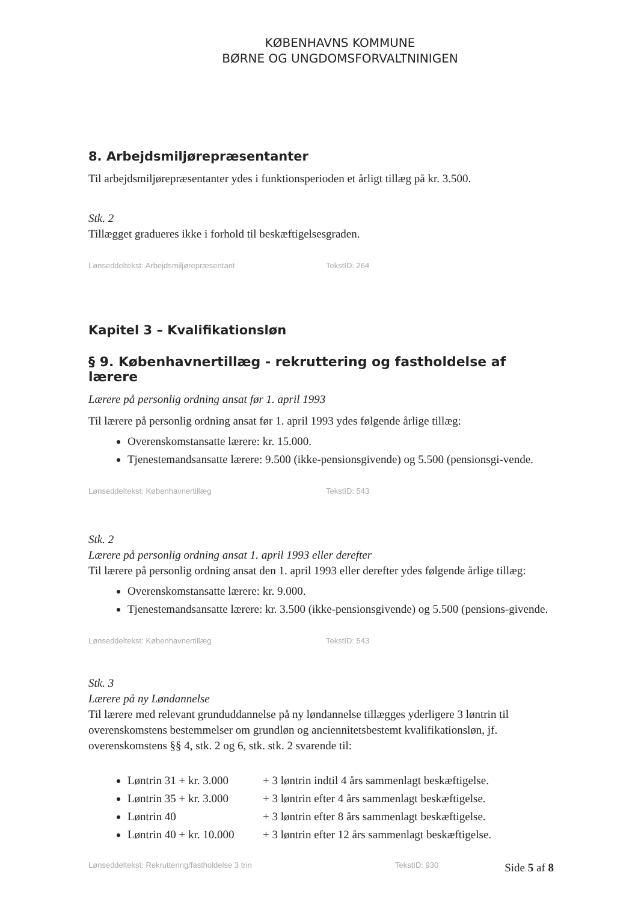KØBENHAVNS KOMMUNE
BØRNE OG UNGDOMSFORVALTNINIGEN
8. Arbejdsmiljørepræsentanter
Til arbejdsmiljørepræsentanter ydes i funktionsperioden et årligt tillæg på kr. 3.500.
Stk. 2
Tillægget gradueres ikke i forhold til beskæftigelsesgraden.
Lønseddeltekst: Arbejdsmiljørepræsentant TekstID: 264
Kapitel 3 – Kvalifikationsløn
§ 9. Københavnertillæg - rekruttering og fastholdelse af lærere
Lærere på personlig ordning ansat før 1. april 1993
Til lærere på personlig ordning ansat før 1. april 1993 ydes følgende årlige tillæg:
Overenskomstansatte lærere: kr. 15.000.
Tjenestemandsansatte lærere: 9.500 (ikke-pensionsgivende) og 5.500 (pensionsgi-vende.
Lønseddeltekst: Københavnertillæg TekstID: 543
Stk. 2
Lærere på personlig ordning ansat 1. april 1993 eller derefter
Til lærere på personlig ordning ansat den 1. april 1993 eller derefter ydes følgende årlige tillæg:
Overenskomstansatte lærere: kr. 9.000.
Tjenestemandsansatte lærere: kr. 3.500 (ikke-pensionsgivende) og 5.500 (pensions-givende.
Lønseddeltekst: Københavnertillæg TekstID: 543
Stk. 3
Lærere på ny Løndannelse
Til lærere med relevant grunduddannelse på ny løndannelse tillægges yderligere 3 løntrin til overenskomstens bestemmelser om grundløn og anciennitetsbestemt kvalifikationsløn, jf. overenskomstens §§ 4, stk. 2 og 6, stk. stk. 2 svarende til:
Løntrin 31 + kr. 3.000 + 3 løntrin indtil 4 års sammenlagt beskæftigelse.
Løntrin 35 + kr. 3.000 + 3 løntrin efter 4 års sammenlagt beskæftigelse.
Løntrin 40 + 3 løntrin efter 8 års sammenlagt beskæftigelse.
Løntrin 40 + kr. 10.000 + 3 løntrin efter 12 års sammenlagt beskæftigelse.
Lønseddeltekst: Rekruttering/fastholdelse 3 trin TekstID: 930
Side 5 af 8